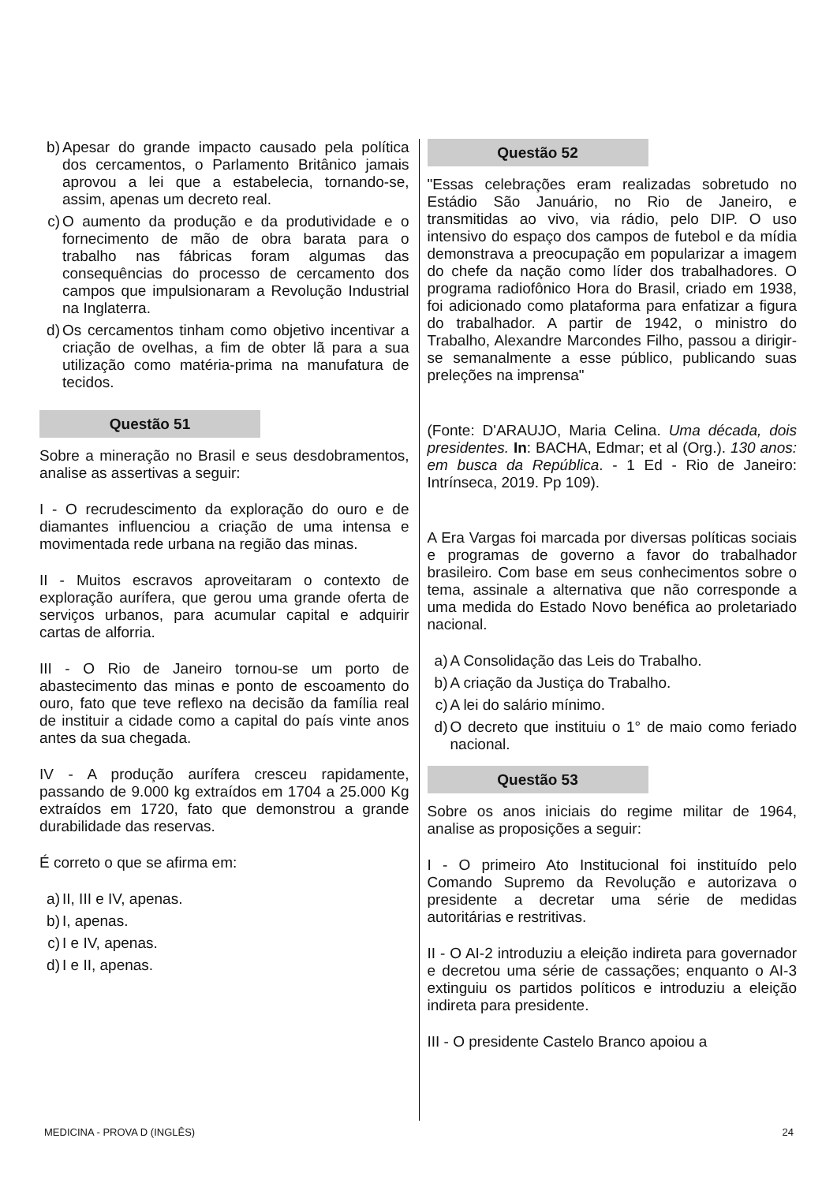b) Apesar do grande impacto causado pela política dos cercamentos, o Parlamento Britânico jamais aprovou a lei que a estabelecia, tornando-se, assim, apenas um decreto real.
c) O aumento da produção e da produtividade e o fornecimento de mão de obra barata para o trabalho nas fábricas foram algumas das consequências do processo de cercamento dos campos que impulsionaram a Revolução Industrial na Inglaterra.
d) Os cercamentos tinham como objetivo incentivar a criação de ovelhas, a fim de obter lã para a sua utilização como matéria-prima na manufatura de tecidos.
Questão 51
Sobre a mineração no Brasil e seus desdobramentos, analise as assertivas a seguir:
I - O recrudescimento da exploração do ouro e de diamantes influenciou a criação de uma intensa e movimentada rede urbana na região das minas.
II - Muitos escravos aproveitaram o contexto de exploração aurífera, que gerou uma grande oferta de serviços urbanos, para acumular capital e adquirir cartas de alforria.
III - O Rio de Janeiro tornou-se um porto de abastecimento das minas e ponto de escoamento do ouro, fato que teve reflexo na decisão da família real de instituir a cidade como a capital do país vinte anos antes da sua chegada.
IV - A produção aurífera cresceu rapidamente, passando de 9.000 kg extraídos em 1704 a 25.000 Kg extraídos em 1720, fato que demonstrou a grande durabilidade das reservas.
É correto o que se afirma em:
a) II, III e IV, apenas.
b) I, apenas.
c) I e IV, apenas.
d) I e II, apenas.
Questão 52
"Essas celebrações eram realizadas sobretudo no Estádio São Januário, no Rio de Janeiro, e transmitidas ao vivo, via rádio, pelo DIP. O uso intensivo do espaço dos campos de futebol e da mídia demonstrava a preocupação em popularizar a imagem do chefe da nação como líder dos trabalhadores. O programa radiofônico Hora do Brasil, criado em 1938, foi adicionado como plataforma para enfatizar a figura do trabalhador. A partir de 1942, o ministro do Trabalho, Alexandre Marcondes Filho, passou a dirigir-se semanalmente a esse público, publicando suas preleções na imprensa"
(Fonte: D'ARAUJO, Maria Celina. Uma década, dois presidentes. In: BACHA, Edmar; et al (Org.). 130 anos: em busca da República. - 1 Ed - Rio de Janeiro: Intrínseca, 2019. Pp 109).
A Era Vargas foi marcada por diversas políticas sociais e programas de governo a favor do trabalhador brasileiro. Com base em seus conhecimentos sobre o tema, assinale a alternativa que não corresponde a uma medida do Estado Novo benéfica ao proletariado nacional.
a) A Consolidação das Leis do Trabalho.
b) A criação da Justiça do Trabalho.
c) A lei do salário mínimo.
d) O decreto que instituiu o 1° de maio como feriado nacional.
Questão 53
Sobre os anos iniciais do regime militar de 1964, analise as proposições a seguir:
I - O primeiro Ato Institucional foi instituído pelo Comando Supremo da Revolução e autorizava o presidente a decretar uma série de medidas autoritárias e restritivas.
II - O AI-2 introduziu a eleição indireta para governador e decretou uma série de cassações; enquanto o AI-3 extinguiu os partidos políticos e introduziu a eleição indireta para presidente.
III - O presidente Castelo Branco apoiou a
MEDICINA - PROVA D (INGLÊS) 24